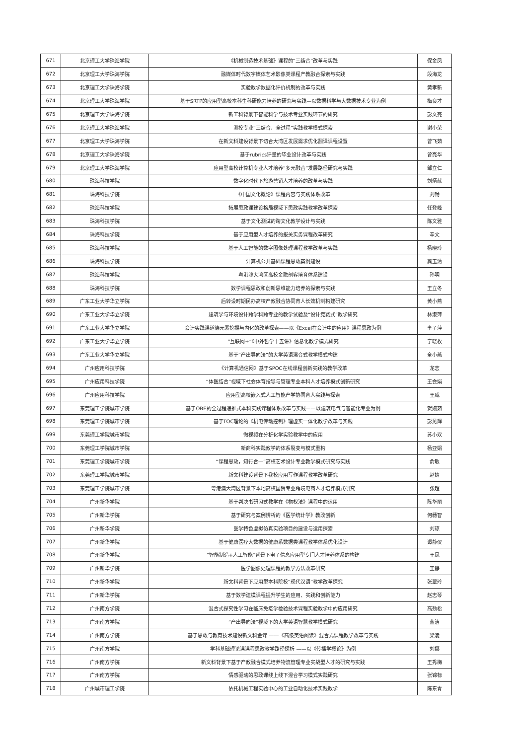| 671 | 北京理工大学珠海学院 | 《机械制造技术基础》课程的“三结合”改革与实践 | 保金凤 |
| 672 | 北京理工大学珠海学院 | 融媒体时代数字媒体艺术影像类课程产教融合探索与实践 | 段海龙 |
| 673 | 北京理工大学珠海学院 | 实验教学数据化评价机制的改革与实践 | 黄孝新 |
| 674 | 北京理工大学珠海学院 | 基于SRTP的应用型高校本科生科研能力培养的研究与实践—以数据科学与大数据技术专业为例 | 梅良才 |
| 675 | 北京理工大学珠海学院 | 新工科背景下智能科学与技术专业实践环节的研究 | 彭文亮 |
| 676 | 北京理工大学珠海学院 | 测控专业“三结合、全过程”实践教学模式探索 | 谢小荣 |
| 677 | 北京理工大学珠海学院 | 在新文科建设背景下切合大湾区发展需求优化翻译课程设置 | 曾飞茹 |
| 678 | 北京理工大学珠海学院 | 基于rubrics评量的毕业设计改革与实践 | 曾亮华 |
| 679 | 北京理工大学珠海学院 | 应用型高校计算机专业人才培养“多元融合”发展路径研究与实践 | 邹立仁 |
| 680 | 珠海科技学院 | 数字化时代下旅游营销人才培养的改革与实践 | 刘炳献 |
| 681 | 珠海科技学院 | 《中国文化概论》课程内容与实践体系改革 | 刘畅 |
| 682 | 珠海科技学院 | 拓展思政课建设格局视域下思政实践教学改革探索 | 任登峰 |
| 683 | 珠海科技学院 | 基于文化测试的跨文化教学设计与实践 | 陈文雅 |
| 684 | 珠海科技学院 | 基于应用型人才培养的报关实务课程改革研究 | 辛文 |
| 685 | 珠海科技学院 | 基于人工智能的数字图像处理课程教学改革与实践 | 杨晓玲 |
| 686 | 珠海科技学院 | 计算机公共基础课程思政案例建设 | 龚玉清 |
| 687 | 珠海科技学院 | 粤港澳大湾区高校金融创客培育体系建设 | 孙明 |
| 688 | 珠海科技学院 | 数学课程思政和创新思维能力培养的探索与实践 | 王立冬 |
| 689 | 广东工业大学华立学院 | 后转设时期民办高校产教融合协同育人长效机制构建研究 | 黄小燕 |
| 690 | 广东工业大学华立学院 | 建筑学与环境设计跨学科跨专业的教学试验及“设计竞赛式”教学研究 | 林淑萍 |
| 691 | 广东工业大学华立学院 | 会计实践课道德元素挖掘与内化的改革探索——以《Excel在会计中的应用》课程思政为例 | 李子萍 |
| 692 | 广东工业大学华立学院 | “互联网+”《中外哲学十五讲》信息化教学模式研究 | 宁晓枚 |
| 693 | 广东工业大学华立学院 | 基于“产出导向法”的大学英语混合式教学模式构建 | 全小燕 |
| 694 | 广州应用科技学院 | 《计算机通信网》基于SPOC在线课程创新实践的教学改革 | 龙志 |
| 695 | 广州应用科技学院 | “体医结合”视域下社会体育指导与管理专业本科人才培养模式创新研究 | 王会娟 |
| 696 | 广州应用科技学院 | 应用型高校嵌入式人工智能产学协同育人实践与探索 | 王威 |
| 697 | 东莞理工学院城市学院 | 基于OBE的全过程递推式本科实践课程体系改革与实践——以建筑电气与智能化专业为例 | 贺婉茹 |
| 698 | 东莞理工学院城市学院 | 基于TOC理论的《机电传动控制》理虚实一体化教学改革与实践 | 彭见辉 |
| 699 | 东莞理工学院城市学院 | 微视频在分析化学实验教学中的应用 | 苏小欢 |
| 700 | 东莞理工学院城市学院 | 新商科实践教学的体系裂变与模式重构 | 杨亚娟 |
| 701 | 东莞理工学院城市学院 | “课程思政，知行合一”高校艺术设计专业教学模式研究与实践 | 俞敏 |
| 702 | 东莞理工学院城市学院 | 新文科建设背景下我校应用写作课程教学改革研究 | 赵婧 |
| 703 | 东莞理工学院城市学院 | 粤港澳大湾区背景下本地高校国贸专业跨境电商人才培养模式研究 | 张超 |
| 704 | 广州新华学院 | 基于判决书研习式教学在《物权法》课程中的运用 | 陈华丽 |
| 705 | 广州新华学院 | 基于研究与案例辨析的《医学统计学》教改创新 | 何穗智 |
| 706 | 广州新华学院 | 医学特色虚拟仿真实验项目的建设与运用探索 | 刘琼 |
| 707 | 广州新华学院 | 基于健康医疗大数据的健康系数据类课程教学体系优化设计 | 谭静仪 |
| 708 | 广州新华学院 | “智能制造+人工智能”背景下电子信息应用型专门人才培养体系的构建 | 王凤 |
| 709 | 广州新华学院 | 医学图像处理课程的教学方法改革研究 | 王静 |
| 710 | 广州新华学院 | 新文科背景下应用型本科院校“现代汉语”教学改革探究 | 张翠玲 |
| 711 | 广州新华学院 | 基于数学建模课程提升学生的应用、实践和创新能力 | 赵志琴 |
| 712 | 广州南方学院 | 混合式探究性学习在临床免疫学检验技术课程实验教学中的应用研究 | 高劲松 |
| 713 | 广州南方学院 | “产出导向法”视域下的大学英语智慧教学模式研究 | 蓝洁 |
| 714 | 广州南方学院 | 基于思政与教育技术建设新文科金课 ——《高级英语阅读》混合式课程教学改革与实践 | 梁凌 |
| 715 | 广州南方学院 | 学科基础理论课课程思政教学路径探析 ——以《传播学概论》为例 | 刘娜 |
| 716 | 广州南方学院 | 新文科背景下基于产教融合模式培养物流管理专业实战型人才的研究与实践 | 王秀梅 |
| 717 | 广州南方学院 | 情感驱动的思政课线上线下混合学习模式实践研究 | 张锦标 |
| 718 | 广州城市理工学院 | 依托机械工程实验中心的工业自动化技术实践教学 | 陈东青 |